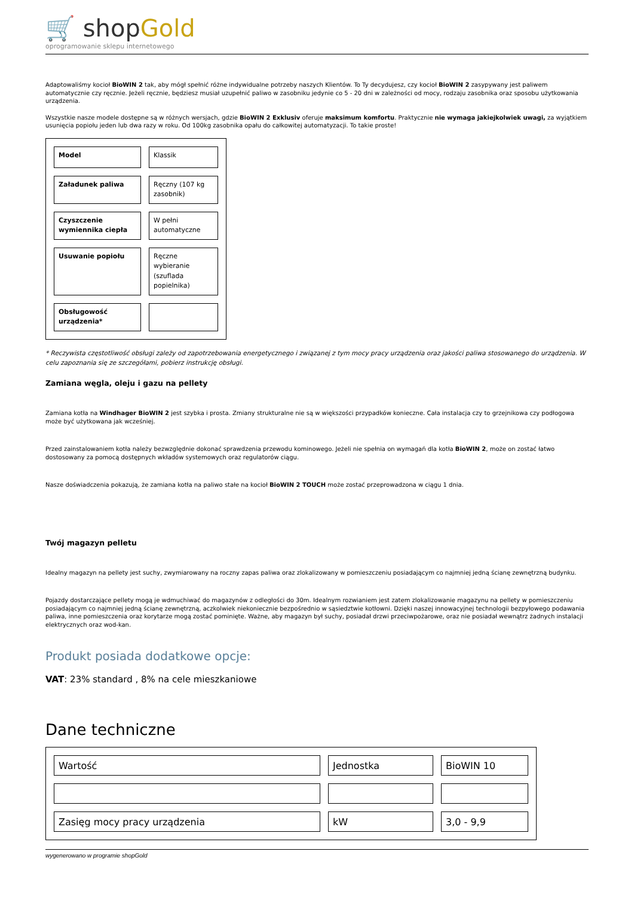🛒 shopGold
oprogramowanie sklepu internetowego
Adaptowaliśmy kocioł BioWIN 2 tak, aby mógł spełnić różne indywidualne potrzeby naszych Klientów. To Ty decydujesz, czy kocioł BioWIN 2 zasypywany jest paliwem automatycznie czy ręcznie. Jeżeli ręcznie, będziesz musiał uzupełnić paliwo w zasobniku jedynie co 5 - 20 dni w zależności od mocy, rodzaju zasobnika oraz sposobu użytkowania urządzenia.
Wszystkie nasze modele dostępne są w różnych wersjach, gdzie BioWIN 2 Exklusiv oferuje maksimum komfortu. Praktycznie nie wymaga jakiejkolwiek uwagi, za wyjątkiem usunięcia popiołu jeden lub dwa razy w roku. Od 100kg zasobnika opału do całkowitej automatyzacji. To takie proste!
| Model | Klassik |
| Załadunek paliwa | Ręczny (107 kg zasobnik) |
| Czyszczenie wymiennika ciepła | W pełni automatyczne |
| Usuwanie popiołu | Ręczne wybieranie (szuflada popielnika) |
| Obsługowość urządzenia* | |
* Reczywista częstotliwość obsługi zależy od zapotrzebowania energetycznego i związanej z tym mocy pracy urządzenia oraz jakości paliwa stosowanego do urządzenia. W celu zapoznania się ze szczegółami, pobierz instrukcję obsługi.
Zamiana węgla, oleju i gazu na pellety
Zamiana kotła na Windhager BioWIN 2 jest szybka i prosta. Zmiany strukturalne nie są w większości przypadków konieczne. Cała instalacja czy to grzejnikowa czy podłogowa może być użytkowana jak wcześniej.
Przed zainstalowaniem kotła należy bezwzględnie dokonać sprawdzenia przewodu kominowego. Jeżeli nie spełnia on wymagań dla kotła BioWIN 2, może on zostać łatwo dostosowany za pomocą dostępnych wkładów systemowych oraz regulatorów ciągu.
Nasze doświadczenia pokazują, że zamiana kotła na paliwo stałe na kocioł BioWIN 2 TOUCH może zostać przeprowadzona w ciągu 1 dnia.
Twój magazyn pelletu
Idealny magazyn na pellety jest suchy, zwymiarowany na roczny zapas paliwa oraz zlokalizowany w pomieszczeniu posiadającym co najmniej jedną ścianę zewnętrzną budynku.
Pojazdy dostarczające pellety mogą je wdmuchiwać do magazynów z odległości do 30m. Idealnym rozwianiem jest zatem zlokalizowanie magazynu na pellety w pomieszczeniu posiadającym co najmniej jedną ścianę zewnętrzną, aczkolwiek niekoniecznie bezpośrednio w sąsiedztwie kotłowni. Dzięki naszej innowacyjnej technologii bezpyłowego podawania paliwa, inne pomieszczenia oraz korytarze mogą zostać pominięte. Ważne, aby magazyn był suchy, posiadał drzwi przeciwpożarowe, oraz nie posiadał wewnątrz żadnych instalacji elektrycznych oraz wod-kan.
Produkt posiada dodatkowe opcje:
VAT: 23% standard , 8% na cele mieszkaniowe
Dane techniczne
| Wartość | Jednostka | BioWIN 10 |
| Zasięg mocy pracy urządzenia | kW | 3,0 - 9,9 |
wygenerowano w programie shopGold